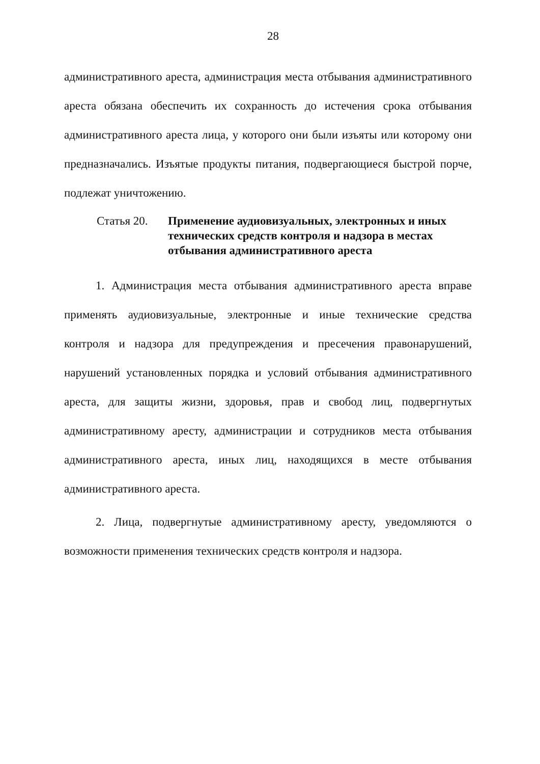28
административного ареста, администрация места отбывания административного ареста обязана обеспечить их сохранность до истечения срока отбывания административного ареста лица, у которого они были изъяты или которому они предназначались. Изъятые продукты питания, подвергающиеся быстрой порче, подлежат уничтожению.
Статья 20. Применение аудиовизуальных, электронных и иных технических средств контроля и надзора в местах отбывания административного ареста
1. Администрация места отбывания административного ареста вправе применять аудиовизуальные, электронные и иные технические средства контроля и надзора для предупреждения и пресечения правонарушений, нарушений установленных порядка и условий отбывания административного ареста, для защиты жизни, здоровья, прав и свобод лиц, подвергнутых административному аресту, администрации и сотрудников места отбывания административного ареста, иных лиц, находящихся в месте отбывания административного ареста.
2. Лица, подвергнутые административному аресту, уведомляются о возможности применения технических средств контроля и надзора.